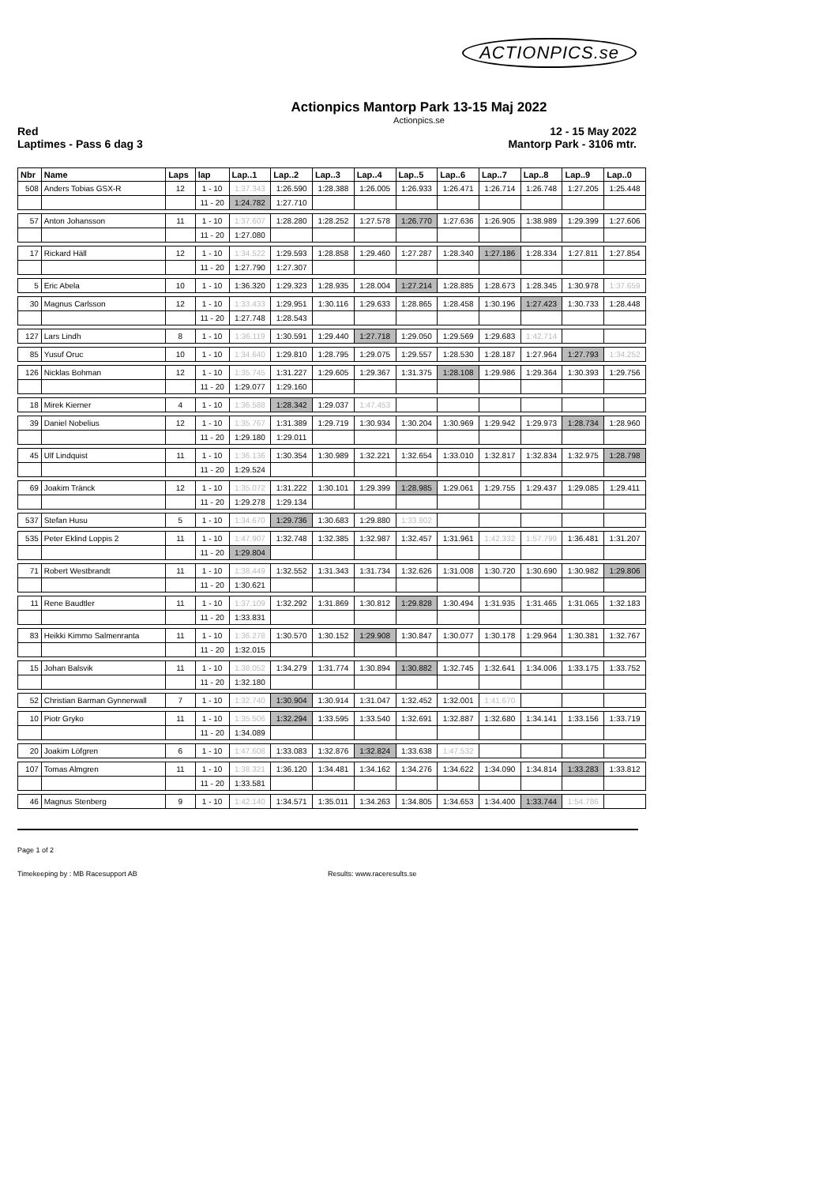ACTIONPICS.se
Actionpics Mantorp Park 13-15 Maj 2022
Actionpics.se
Red 12 - 15 May 2022
Laptimes - Pass 6 dag 3 Mantorp Park - 3106 mtr.
| Nbr | Name | Laps | lap | Lap..1 | Lap..2 | Lap..3 | Lap..4 | Lap..5 | Lap..6 | Lap..7 | Lap..8 | Lap..9 | Lap..0 |
| --- | --- | --- | --- | --- | --- | --- | --- | --- | --- | --- | --- | --- | --- |
| 508 | Anders Tobias GSX-R | 12 | 1 - 10 | 1:37.343 | 1:26.590 | 1:28.388 | 1:26.005 | 1:26.933 | 1:26.471 | 1:26.714 | 1:26.748 | 1:27.205 | 1:25.448 |
| | | | 11 - 20 | 1:24.782 | 1:27.710 | | | | | | | | |
| 57 | Anton Johansson | 11 | 1 - 10 | 1:37.607 | 1:28.280 | 1:28.252 | 1:27.578 | 1:26.770 | 1:27.636 | 1:26.905 | 1:38.989 | 1:29.399 | 1:27.606 |
| | | | 11 - 20 | 1:27.080 | | | | | | | | | |
| 17 | Rickard Häll | 12 | 1 - 10 | 1:34.522 | 1:29.593 | 1:28.858 | 1:29.460 | 1:27.287 | 1:28.340 | 1:27.186 | 1:28.334 | 1:27.811 | 1:27.854 |
| | | | 11 - 20 | 1:27.790 | 1:27.307 | | | | | | | | |
| 5 | Eric Abela | 10 | 1 - 10 | 1:36.320 | 1:29.323 | 1:28.935 | 1:28.004 | 1:27.214 | 1:28.885 | 1:28.673 | 1:28.345 | 1:30.978 | 1:37.659 |
| 30 | Magnus Carlsson | 12 | 1 - 10 | 1:33.433 | 1:29.951 | 1:30.116 | 1:29.633 | 1:28.865 | 1:28.458 | 1:30.196 | 1:27.423 | 1:30.733 | 1:28.448 |
| | | | 11 - 20 | 1:27.748 | 1:28.543 | | | | | | | | |
| 127 | Lars Lindh | 8 | 1 - 10 | 1:36.119 | 1:30.591 | 1:29.440 | 1:27.718 | 1:29.050 | 1:29.569 | 1:29.683 | 1:42.714 | | |
| 85 | Yusuf Oruc | 10 | 1 - 10 | 1:34.640 | 1:29.810 | 1:28.795 | 1:29.075 | 1:29.557 | 1:28.530 | 1:28.187 | 1:27.964 | 1:27.793 | 1:34.252 |
| 126 | Nicklas Bohman | 12 | 1 - 10 | 1:35.745 | 1:31.227 | 1:29.605 | 1:29.367 | 1:31.375 | 1:28.108 | 1:29.986 | 1:29.364 | 1:30.393 | 1:29.756 |
| | | | 11 - 20 | 1:29.077 | 1:29.160 | | | | | | | | |
| 18 | Mirek Kierner | 4 | 1 - 10 | 1:36.588 | 1:28.342 | 1:29.037 | 1:47.453 | | | | | | |
| 39 | Daniel Nobelius | 12 | 1 - 10 | 1:35.767 | 1:31.389 | 1:29.719 | 1:30.934 | 1:30.204 | 1:30.969 | 1:29.942 | 1:29.973 | 1:28.734 | 1:28.960 |
| | | | 11 - 20 | 1:29.180 | 1:29.011 | | | | | | | | |
| 45 | Ulf Lindquist | 11 | 1 - 10 | 1:36.136 | 1:30.354 | 1:30.989 | 1:32.221 | 1:32.654 | 1:33.010 | 1:32.817 | 1:32.834 | 1:32.975 | 1:28.798 |
| | | | 11 - 20 | 1:29.524 | | | | | | | | | |
| 69 | Joakim Tränck | 12 | 1 - 10 | 1:35.072 | 1:31.222 | 1:30.101 | 1:29.399 | 1:28.985 | 1:29.061 | 1:29.755 | 1:29.437 | 1:29.085 | 1:29.411 |
| | | | 11 - 20 | 1:29.278 | 1:29.134 | | | | | | | | |
| 537 | Stefan Husu | 5 | 1 - 10 | 1:34.670 | 1:29.736 | 1:30.683 | 1:29.880 | 1:33.802 | | | | | |
| 535 | Peter Eklind Loppis 2 | 11 | 1 - 10 | 1:47.907 | 1:32.748 | 1:32.385 | 1:32.987 | 1:32.457 | 1:31.961 | 1:42.332 | 1:57.799 | 1:36.481 | 1:31.207 |
| | | | 11 - 20 | 1:29.804 | | | | | | | | | |
| 71 | Robert Westbrandt | 11 | 1 - 10 | 1:38.449 | 1:32.552 | 1:31.343 | 1:31.734 | 1:32.626 | 1:31.008 | 1:30.720 | 1:30.690 | 1:30.982 | 1:29.806 |
| | | | 11 - 20 | 1:30.621 | | | | | | | | | |
| 11 | Rene Baudtler | 11 | 1 - 10 | 1:37.109 | 1:32.292 | 1:31.869 | 1:30.812 | 1:29.828 | 1:30.494 | 1:31.935 | 1:31.465 | 1:31.065 | 1:32.183 |
| | | | 11 - 20 | 1:33.831 | | | | | | | | | |
| 83 | Heikki Kimmo Salmenranta | 11 | 1 - 10 | 1:36.278 | 1:30.570 | 1:30.152 | 1:29.908 | 1:30.847 | 1:30.077 | 1:30.178 | 1:29.964 | 1:30.381 | 1:32.767 |
| | | | 11 - 20 | 1:32.015 | | | | | | | | | |
| 15 | Johan Balsvik | 11 | 1 - 10 | 1:38.052 | 1:34.279 | 1:31.774 | 1:30.894 | 1:30.882 | 1:32.745 | 1:32.641 | 1:34.006 | 1:33.175 | 1:33.752 |
| | | | 11 - 20 | 1:32.180 | | | | | | | | | |
| 52 | Christian Barman Gynnerwall | 7 | 1 - 10 | 1:32.740 | 1:30.904 | 1:30.914 | 1:31.047 | 1:32.452 | 1:32.001 | 1:41.670 | | | |
| 10 | Piotr Gryko | 11 | 1 - 10 | 1:35.506 | 1:32.294 | 1:33.595 | 1:33.540 | 1:32.691 | 1:32.887 | 1:32.680 | 1:34.141 | 1:33.156 | 1:33.719 |
| | | | 11 - 20 | 1:34.089 | | | | | | | | | |
| 20 | Joakim Löfgren | 6 | 1 - 10 | 1:47.608 | 1:33.083 | 1:32.876 | 1:32.824 | 1:33.638 | 1:47.532 | | | | |
| 107 | Tomas Almgren | 11 | 1 - 10 | 1:38.321 | 1:36.120 | 1:34.481 | 1:34.162 | 1:34.276 | 1:34.622 | 1:34.090 | 1:34.814 | 1:33.283 | 1:33.812 |
| | | | 11 - 20 | 1:33.581 | | | | | | | | | |
| 46 | Magnus Stenberg | 9 | 1 - 10 | 1:42.140 | 1:34.571 | 1:35.011 | 1:34.263 | 1:34.805 | 1:34.653 | 1:34.400 | 1:33.744 | 1:54.786 | |
Page 1 of 2
Timekeeping by : MB Racesupport AB Results: www.raceresults.se